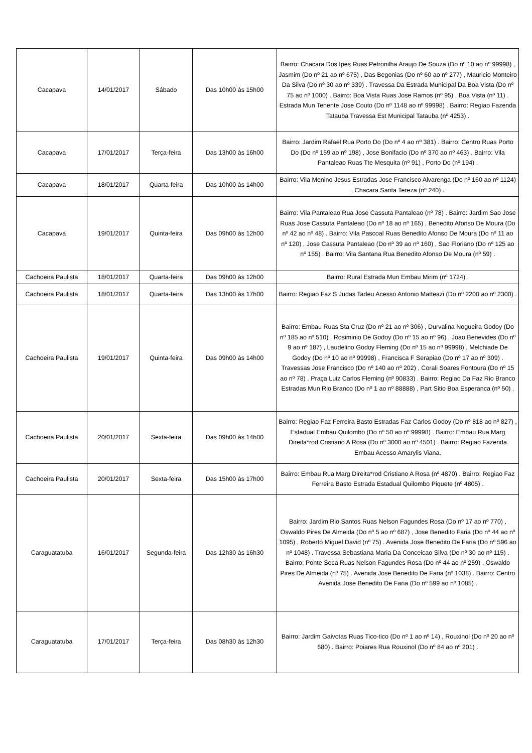| Cacapava | 14/01/2017 | Sábado | Das 10h00 às 15h00 | Bairro: Chacara Dos Ipes Ruas Petronilha Araujo De Souza (Do nº 10 ao nº 99998) , Jasmim (Do nº 21 ao nº 675) , Das Begonias (Do nº 60 ao nº 277) , Mauricio Monteiro Da Silva (Do nº 30 ao nº 339) . Travessa Da Estrada Municipal Da Boa Vista (Do nº 75 ao nº 1000) . Bairro: Boa Vista Ruas Jose Ramos (nº 95) , Boa Vista (nº 11) . Estrada Mun Tenente Jose Couto (Do nº 1148 ao nº 99998) . Bairro: Regiao Fazenda Tatauba Travessa Est Municipal Tatauba (nº 4253) . |
| Cacapava | 17/01/2017 | Terça-feira | Das 13h00 às 16h00 | Bairro: Jardim Rafael Rua Porto Do (Do nº 4 ao nº 381) . Bairro: Centro Ruas Porto Do (Do nº 159 ao nº 198) , Jose Bonifacio (Do nº 370 ao nº 463) . Bairro: Vila Pantaleao Ruas Tte Mesquita (nº 91) , Porto Do (nº 194) . |
| Cacapava | 18/01/2017 | Quarta-feira | Das 10h00 às 14h00 | Bairro: Vila Menino Jesus Estradas Jose Francisco Alvarenga (Do nº 160 ao nº 1124) , Chacara Santa Tereza (nº 240) . |
| Cacapava | 19/01/2017 | Quinta-feira | Das 09h00 às 12h00 | Bairro: Vila Pantaleao Rua Jose Cassuta Pantaleao (nº 78) . Bairro: Jardim Sao Jose Ruas Jose Cassuta Pantaleao (Do nº 18 ao nº 165) , Benedito Afonso De Moura (Do nº 42 ao nº 48) . Bairro: Vila Pascoal Ruas Benedito Afonso De Moura (Do nº 11 ao nº 120) , Jose Cassuta Pantaleao (Do nº 39 ao nº 160) , Sao Floriano (Do nº 125 ao nº 155) . Bairro: Vila Santana Rua Benedito Afonso De Moura (nº 59) . |
| Cachoeira Paulista | 18/01/2017 | Quarta-feira | Das 09h00 às 12h00 | Bairro: Rural Estrada Mun Embau Mirim (nº 1724) . |
| Cachoeira Paulista | 18/01/2017 | Quarta-feira | Das 13h00 às 17h00 | Bairro: Regiao Faz S Judas Tadeu Acesso Antonio Matteazi (Do nº 2200 ao nº 2300) . |
| Cachoeira Paulista | 19/01/2017 | Quinta-feira | Das 09h00 às 14h00 | Bairro: Embau Ruas Sta Cruz (Do nº 21 ao nº 306) , Durvalina Nogueira Godoy (Do nº 185 ao nº 510) , Rosiminio De Godoy (Do nº 15 ao nº 96) , Joao Benevides (Do nº 9 ao nº 187) , Laudelino Godoy Fleming (Do nº 15 ao nº 99998) , Melchiade De Godoy (Do nº 10 ao nº 99998) , Francisca F Serapiao (Do nº 17 ao nº 309) . Travessas Jose Francisco (Do nº 140 ao nº 202) , Corali Soares Fontoura (Do nº 15 ao nº 78) . Praça Luiz Carlos Fleming (nº 90833) . Bairro: Regiao Da Faz Rio Branco Estradas Mun Rio Branco (Do nº 1 ao nº 88888) , Part Sitio Boa Esperanca (nº 50) . |
| Cachoeira Paulista | 20/01/2017 | Sexta-feira | Das 09h00 às 14h00 | Bairro: Regiao Faz Ferreira Basto Estradas Faz Carlos Godoy (Do nº 818 ao nº 827) , Estadual Embau Quilombo (Do nº 50 ao nº 99998) . Bairro: Embau Rua Marg Direita*rod Cristiano A Rosa (Do nº 3000 ao nº 4501) . Bairro: Regiao Fazenda Embau Acesso Amarylis Viana. |
| Cachoeira Paulista | 20/01/2017 | Sexta-feira | Das 15h00 às 17h00 | Bairro: Embau Rua Marg Direita*rod Cristiano A Rosa (nº 4870) . Bairro: Regiao Faz Ferreira Basto Estrada Estadual Quilombo Piquete (nº 4805) . |
| Caraguatatuba | 16/01/2017 | Segunda-feira | Das 12h30 às 16h30 | Bairro: Jardim Rio Santos Ruas Nelson Fagundes Rosa (Do nº 17 ao nº 770) , Oswaldo Pires De Almeida (Do nº 5 ao nº 687) , Jose Benedito Faria (Do nº 44 ao nº 1095) , Roberto Miguel David (nº 75) . Avenida Jose Benedito De Faria (Do nº 596 ao nº 1048) . Travessa Sebastiana Maria Da Conceicao Silva (Do nº 30 ao nº 115) . Bairro: Ponte Seca Ruas Nelson Fagundes Rosa (Do nº 44 ao nº 259) , Oswaldo Pires De Almeida (nº 75) . Avenida Jose Benedito De Faria (nº 1038) . Bairro: Centro Avenida Jose Benedito De Faria (Do nº 599 ao nº 1085) . |
| Caraguatatuba | 17/01/2017 | Terça-feira | Das 08h30 às 12h30 | Bairro: Jardim Gaivotas Ruas Tico-tico (Do nº 1 ao nº 14) , Rouxinol (Do nº 20 ao nº 680) . Bairro: Poiares Rua Rouxinol (Do nº 84 ao nº 201) . |